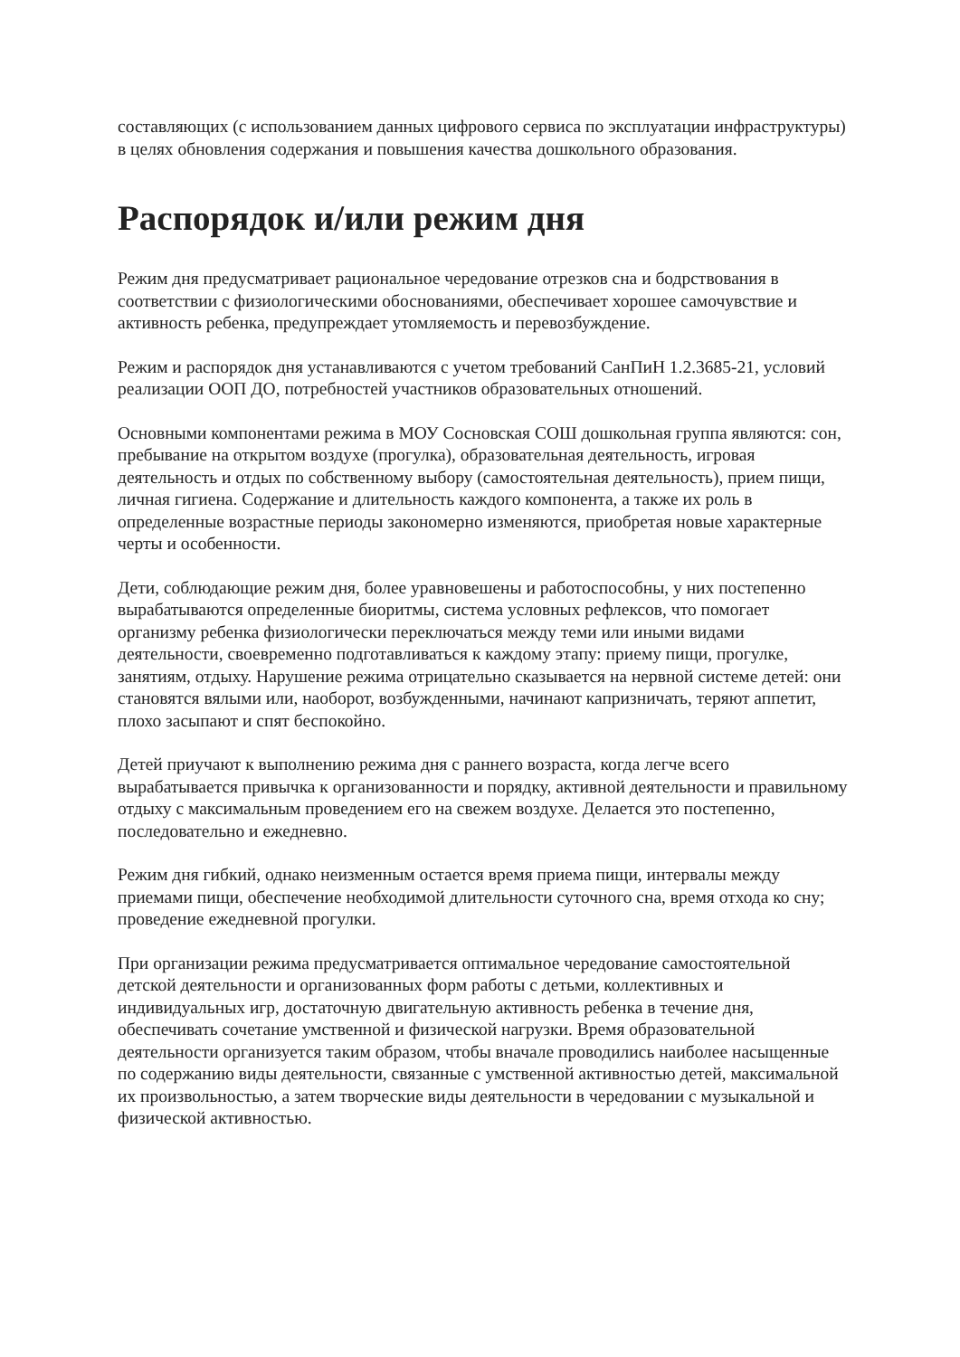составляющих (с использованием данных цифрового сервиса по эксплуатации инфраструктуры) в целях обновления содержания и повышения качества дошкольного образования.
Распорядок и/или режим дня
Режим дня предусматривает рациональное чередование отрезков сна и бодрствования в соответствии с физиологическими обоснованиями, обеспечивает хорошее самочувствие и активность ребенка, предупреждает утомляемость и перевозбуждение.
Режим и распорядок дня устанавливаются с учетом требований СанПиН 1.2.3685-21, условий реализации ООП ДО, потребностей участников образовательных отношений.
Основными компонентами режима в МОУ Сосновская СОШ дошкольная группа являются: сон, пребывание на открытом воздухе (прогулка), образовательная деятельность, игровая деятельность и отдых по собственному выбору (самостоятельная деятельность), прием пищи, личная гигиена. Содержание и длительность каждого компонента, а также их роль в определенные возрастные периоды закономерно изменяются, приобретая новые характерные черты и особенности.
Дети, соблюдающие режим дня, более уравновешены и работоспособны, у них постепенно вырабатываются определенные биоритмы, система условных рефлексов, что помогает организму ребенка физиологически переключаться между теми или иными видами деятельности, своевременно подготавливаться к каждому этапу: приему пищи, прогулке, занятиям, отдыху. Нарушение режима отрицательно сказывается на нервной системе детей: они становятся вялыми или, наоборот, возбужденными, начинают капризничать, теряют аппетит, плохо засыпают и спят беспокойно.
Детей приучают к выполнению режима дня с раннего возраста, когда легче всего вырабатывается привычка к организованности и порядку, активной деятельности и правильному отдыху с максимальным проведением его на свежем воздухе. Делается это постепенно, последовательно и ежедневно.
Режим дня гибкий, однако неизменным остается время приема пищи, интервалы между приемами пищи, обеспечение необходимой длительности суточного сна, время отхода ко сну; проведение ежедневной прогулки.
При организации режима предусматривается оптимальное чередование самостоятельной детской деятельности и организованных форм работы с детьми, коллективных и индивидуальных игр, достаточную двигательную активность ребенка в течение дня, обеспечивать сочетание умственной и физической нагрузки. Время образовательной деятельности организуется таким образом, чтобы вначале проводились наиболее насыщенные по содержанию виды деятельности, связанные с умственной активностью детей, максимальной их произвольностью, а затем творческие виды деятельности в чередовании с музыкальной и физической активностью.